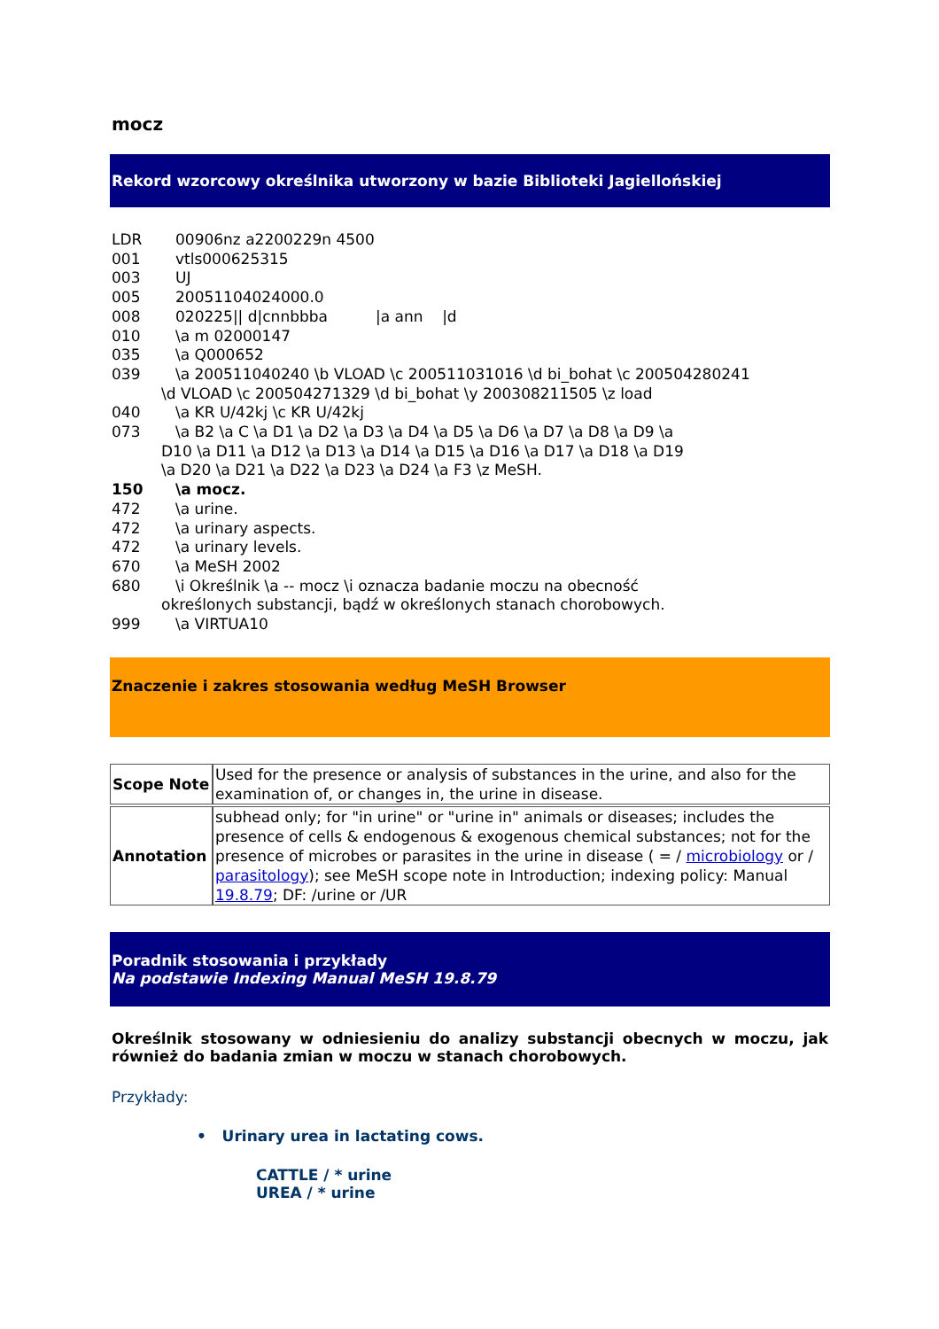mocz
Rekord wzorcowy określnika utworzony w bazie Biblioteki Jagiellońskiej
LDR 00906nz a2200229n 4500
001 vtls000625315
003 UJ
005 20051104024000.0
008 020225|| d|cnnbbba |a ann |d
010 \a m 02000147
035 \a Q000652
039 \a 200511040240 \b VLOAD \c 200511031016 \d bi_bohat \c 200504280241
\d VLOAD \c 200504271329 \d bi_bohat \y 200308211505 \z load
040 \a KR U/42kj \c KR U/42kj
073 \a B2 \a C \a D1 \a D2 \a D3 \a D4 \a D5 \a D6 \a D7 \a D8 \a D9 \a
D10 \a D11 \a D12 \a D13 \a D14 \a D15 \a D16 \a D17 \a D18 \a D19
\a D20 \a D21 \a D22 \a D23 \a D24 \a F3 \z MeSH.
150 \a mocz.
472 \a urine.
472 \a urinary aspects.
472 \a urinary levels.
670 \a MeSH 2002
680 \i Określnik \a -- mocz \i oznacza badanie moczu na obecność
określonych substancji, bądź w określonych stanach chorobowych.
999 \a VIRTUA10
Znaczenie i zakres stosowania według MeSH Browser
| Scope Note | Used for the presence or analysis of substances in the urine, and also for the examination of, or changes in, the urine in disease. |
| Annotation | subhead only; for "in urine" or "urine in" animals or diseases; includes the presence of cells & endogenous & exogenous chemical substances; not for the presence of microbes or parasites in the urine in disease ( = / microbiology or / parasitology ); see MeSH scope note in Introduction; indexing policy: Manual 19.8.79 ; DF: /urine or /UR |
Poradnik stosowania i przykłady
Na podstawie Indexing Manual MeSH 19.8.79
Określnik stosowany w odniesieniu do analizy substancji obecnych w moczu, jak również do badania zmian w moczu w stanach chorobowych.
Przykłady:
• Urinary urea in lactating cows.
CATTLE / * urine
UREA / * urine